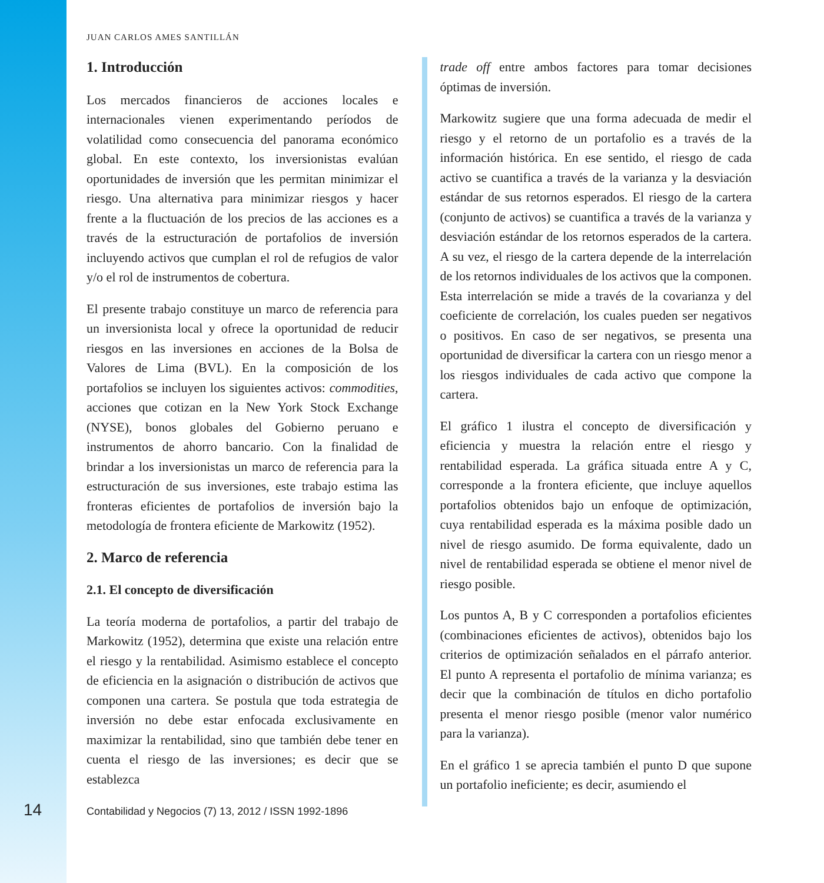JUAN CARLOS AMES SANTILLÁN
1. Introducción
Los mercados financieros de acciones locales e internacionales vienen experimentando períodos de volatilidad como consecuencia del panorama económico global. En este contexto, los inversionistas evalúan oportunidades de inversión que les permitan minimizar el riesgo. Una alternativa para minimizar riesgos y hacer frente a la fluctuación de los precios de las acciones es a través de la estructuración de portafolios de inversión incluyendo activos que cumplan el rol de refugios de valor y/o el rol de instrumentos de cobertura.
El presente trabajo constituye un marco de referencia para un inversionista local y ofrece la oportunidad de reducir riesgos en las inversiones en acciones de la Bolsa de Valores de Lima (BVL). En la composición de los portafolios se incluyen los siguientes activos: commodities, acciones que cotizan en la New York Stock Exchange (NYSE), bonos globales del Gobierno peruano e instrumentos de ahorro bancario. Con la finalidad de brindar a los inversionistas un marco de referencia para la estructuración de sus inversiones, este trabajo estima las fronteras eficientes de portafolios de inversión bajo la metodología de frontera eficiente de Markowitz (1952).
2. Marco de referencia
2.1. El concepto de diversificación
La teoría moderna de portafolios, a partir del trabajo de Markowitz (1952), determina que existe una relación entre el riesgo y la rentabilidad. Asimismo establece el concepto de eficiencia en la asignación o distribución de activos que componen una cartera. Se postula que toda estrategia de inversión no debe estar enfocada exclusivamente en maximizar la rentabilidad, sino que también debe tener en cuenta el riesgo de las inversiones; es decir que se establezca
trade off entre ambos factores para tomar decisiones óptimas de inversión.
Markowitz sugiere que una forma adecuada de medir el riesgo y el retorno de un portafolio es a través de la información histórica. En ese sentido, el riesgo de cada activo se cuantifica a través de la varianza y la desviación estándar de sus retornos esperados. El riesgo de la cartera (conjunto de activos) se cuantifica a través de la varianza y desviación estándar de los retornos esperados de la cartera. A su vez, el riesgo de la cartera depende de la interrelación de los retornos individuales de los activos que la componen. Esta interrelación se mide a través de la covarianza y del coeficiente de correlación, los cuales pueden ser negativos o positivos. En caso de ser negativos, se presenta una oportunidad de diversificar la cartera con un riesgo menor a los riesgos individuales de cada activo que compone la cartera.
El gráfico 1 ilustra el concepto de diversificación y eficiencia y muestra la relación entre el riesgo y rentabilidad esperada. La gráfica situada entre A y C, corresponde a la frontera eficiente, que incluye aquellos portafolios obtenidos bajo un enfoque de optimización, cuya rentabilidad esperada es la máxima posible dado un nivel de riesgo asumido. De forma equivalente, dado un nivel de rentabilidad esperada se obtiene el menor nivel de riesgo posible.
Los puntos A, B y C corresponden a portafolios eficientes (combinaciones eficientes de activos), obtenidos bajo los criterios de optimización señalados en el párrafo anterior. El punto A representa el portafolio de mínima varianza; es decir que la combinación de títulos en dicho portafolio presenta el menor riesgo posible (menor valor numérico para la varianza).
En el gráfico 1 se aprecia también el punto D que supone un portafolio ineficiente; es decir, asumiendo el
14 Contabilidad y Negocios (7) 13, 2012 / ISSN 1992-1896